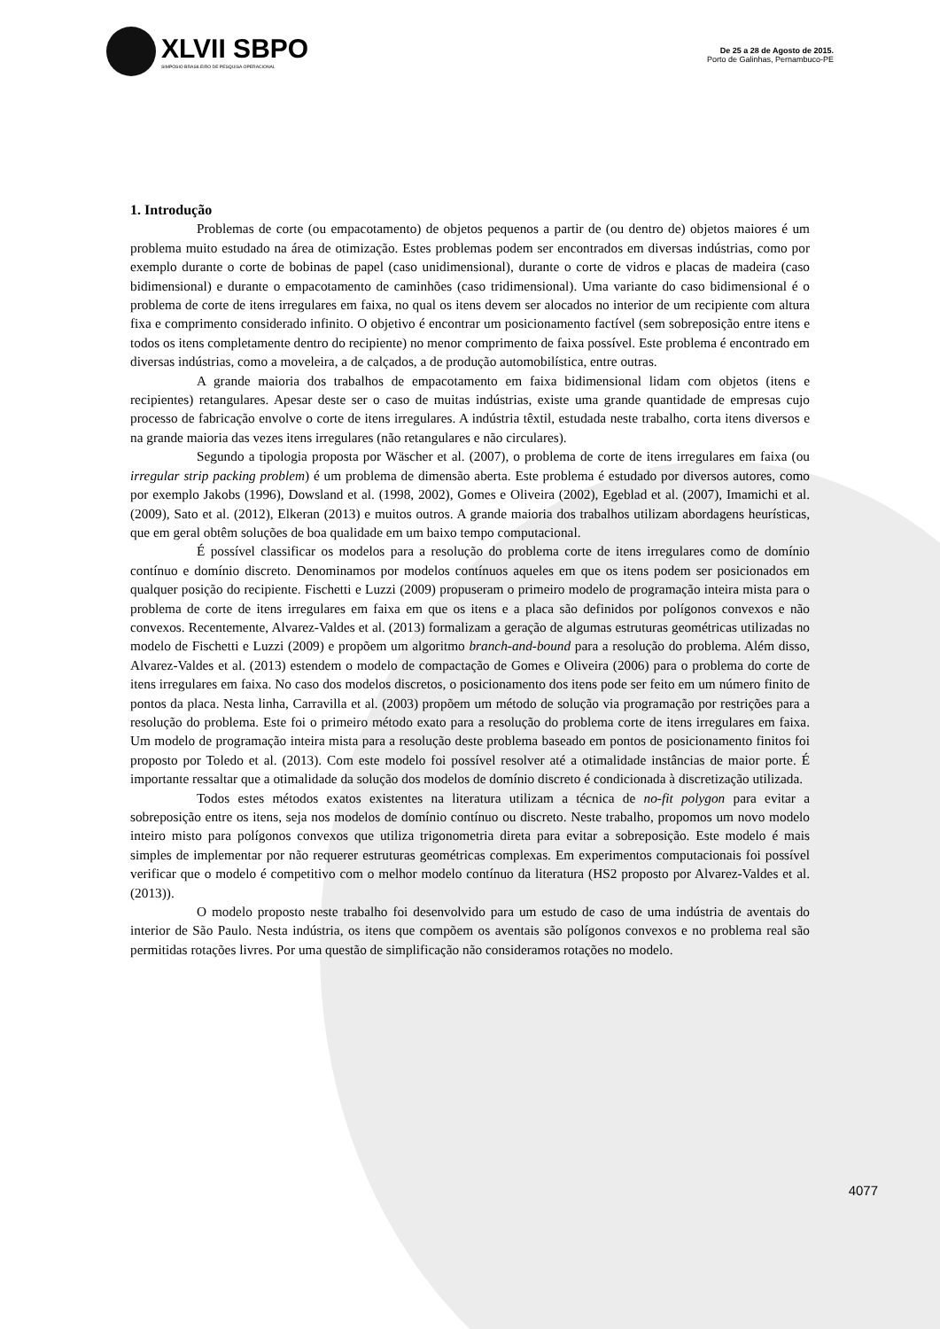XLVII SBPO
SIMPÓSIO BRASILEIRO DE PESQUISA OPERACIONAL
De 25 a 28 de Agosto de 2015.
Porto de Galinhas, Pernambuco-PE
1. Introdução
Problemas de corte (ou empacotamento) de objetos pequenos a partir de (ou dentro de) objetos maiores é um problema muito estudado na área de otimização. Estes problemas podem ser encontrados em diversas indústrias, como por exemplo durante o corte de bobinas de papel (caso unidimensional), durante o corte de vidros e placas de madeira (caso bidimensional) e durante o empacotamento de caminhões (caso tridimensional). Uma variante do caso bidimensional é o problema de corte de itens irregulares em faixa, no qual os itens devem ser alocados no interior de um recipiente com altura fixa e comprimento considerado infinito. O objetivo é encontrar um posicionamento factível (sem sobreposição entre itens e todos os itens completamente dentro do recipiente) no menor comprimento de faixa possível. Este problema é encontrado em diversas indústrias, como a moveleira, a de calçados, a de produção automobilística, entre outras.
A grande maioria dos trabalhos de empacotamento em faixa bidimensional lidam com objetos (itens e recipientes) retangulares. Apesar deste ser o caso de muitas indústrias, existe uma grande quantidade de empresas cujo processo de fabricação envolve o corte de itens irregulares. A indústria têxtil, estudada neste trabalho, corta itens diversos e na grande maioria das vezes itens irregulares (não retangulares e não circulares).
Segundo a tipologia proposta por Wäscher et al. (2007), o problema de corte de itens irregulares em faixa (ou irregular strip packing problem) é um problema de dimensão aberta. Este problema é estudado por diversos autores, como por exemplo Jakobs (1996), Dowsland et al. (1998, 2002), Gomes e Oliveira (2002), Egeblad et al. (2007), Imamichi et al. (2009), Sato et al. (2012), Elkeran (2013) e muitos outros. A grande maioria dos trabalhos utilizam abordagens heurísticas, que em geral obtêm soluções de boa qualidade em um baixo tempo computacional.
É possível classificar os modelos para a resolução do problema corte de itens irregulares como de domínio contínuo e domínio discreto. Denominamos por modelos contínuos aqueles em que os itens podem ser posicionados em qualquer posição do recipiente. Fischetti e Luzzi (2009) propuseram o primeiro modelo de programação inteira mista para o problema de corte de itens irregulares em faixa em que os itens e a placa são definidos por polígonos convexos e não convexos. Recentemente, Alvarez-Valdes et al. (2013) formalizam a geração de algumas estruturas geométricas utilizadas no modelo de Fischetti e Luzzi (2009) e propõem um algoritmo branch-and-bound para a resolução do problema. Além disso, Alvarez-Valdes et al. (2013) estendem o modelo de compactação de Gomes e Oliveira (2006) para o problema do corte de itens irregulares em faixa. No caso dos modelos discretos, o posicionamento dos itens pode ser feito em um número finito de pontos da placa. Nesta linha, Carravilla et al. (2003) propõem um método de solução via programação por restrições para a resolução do problema. Este foi o primeiro método exato para a resolução do problema corte de itens irregulares em faixa. Um modelo de programação inteira mista para a resolução deste problema baseado em pontos de posicionamento finitos foi proposto por Toledo et al. (2013). Com este modelo foi possível resolver até a otimalidade instâncias de maior porte. É importante ressaltar que a otimalidade da solução dos modelos de domínio discreto é condicionada à discretização utilizada.
Todos estes métodos exatos existentes na literatura utilizam a técnica de no-fit polygon para evitar a sobreposição entre os itens, seja nos modelos de domínio contínuo ou discreto. Neste trabalho, propomos um novo modelo inteiro misto para polígonos convexos que utiliza trigonometria direta para evitar a sobreposição. Este modelo é mais simples de implementar por não requerer estruturas geométricas complexas. Em experimentos computacionais foi possível verificar que o modelo é competitivo com o melhor modelo contínuo da literatura (HS2 proposto por Alvarez-Valdes et al. (2013)).
O modelo proposto neste trabalho foi desenvolvido para um estudo de caso de uma indústria de aventais do interior de São Paulo. Nesta indústria, os itens que compõem os aventais são polígonos convexos e no problema real são permitidas rotações livres. Por uma questão de simplificação não consideramos rotações no modelo.
4077